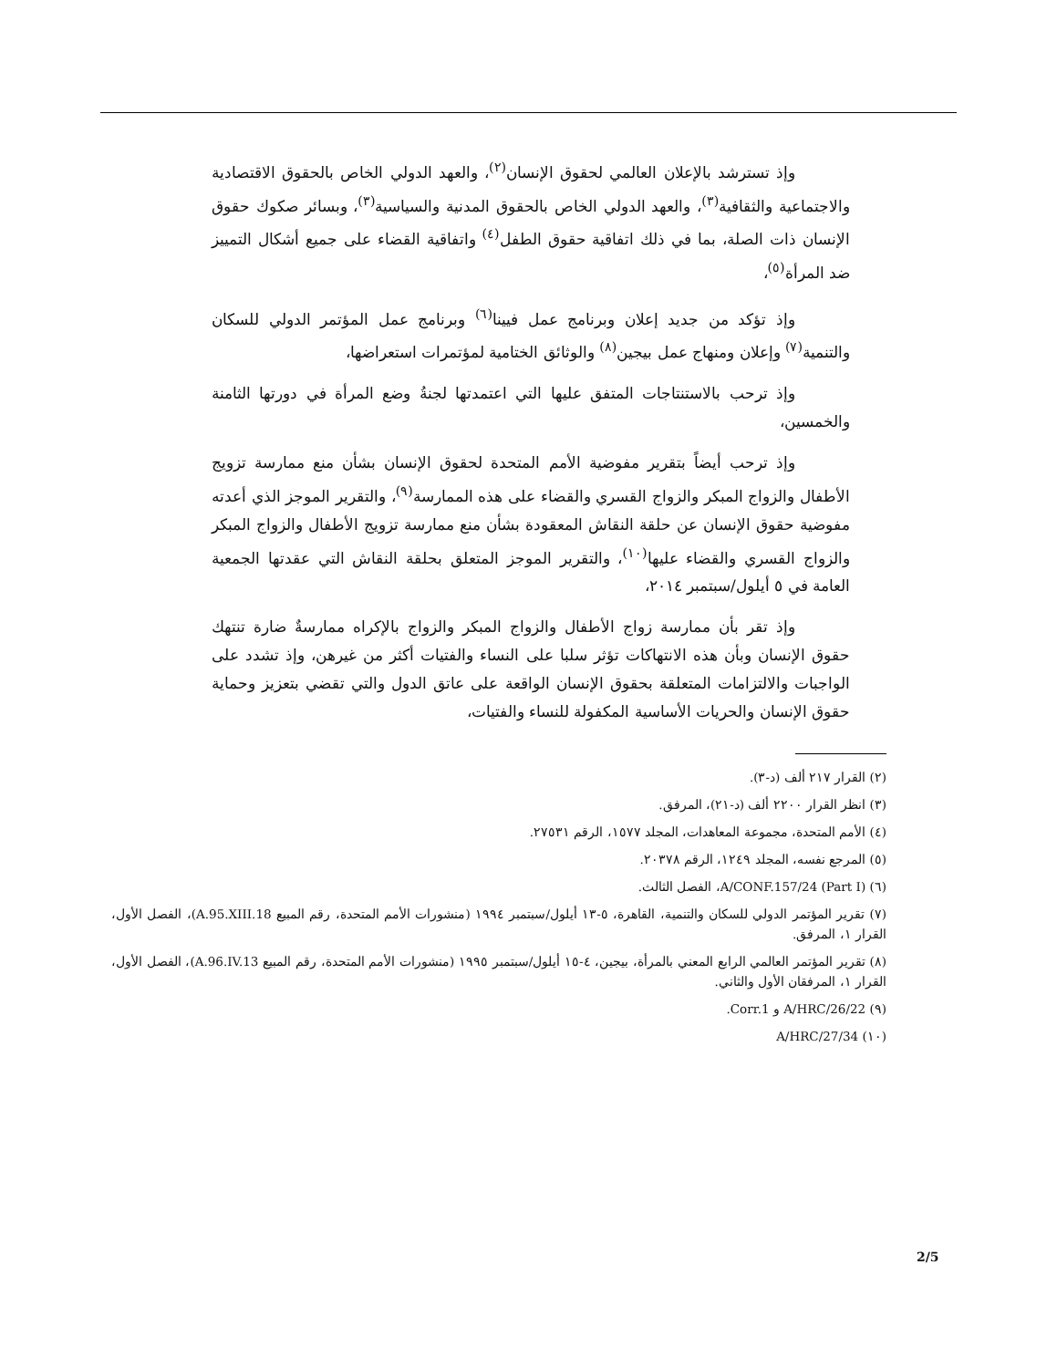وإذ تسترشد بالإعلان العالمي لحقوق الإنسان<sup>(٢)</sup>، والعهد الدولي الخاص بالحقوق الاقتصادية والاجتماعية والثقافية<sup>(٣)</sup>، والعهد الدولي الخاص بالحقوق المدنية والسياسية<sup>(٣)</sup>، وبسائر صكوك حقوق الإنسان ذات الصلة، بما في ذلك اتفاقية حقوق الطفل<sup>(٤)</sup> واتفاقية القضاء على جميع أشكال التمييز ضد المرأة<sup>(٥)</sup>،
وإذ تؤكد من جديد إعلان وبرنامج عمل فيينا<sup>(٦)</sup> وبرنامج عمل المؤتمر الدولي للسكان والتنمية<sup>(٧)</sup> وإعلان ومنهاج عمل بيجين<sup>(٨)</sup> والوثائق الختامية لمؤتمرات استعراضها،
وإذ ترحب بالاستنتاجات المتفق عليها التي اعتمدتها لجنةُ وضع المرأة في دورتها الثامنة والخمسين،
وإذ ترحب أيضاً بتقرير مفوضية الأمم المتحدة لحقوق الإنسان بشأن منع ممارسة تزويج الأطفال والزواج المبكر والزواج القسري والقضاء على هذه الممارسة<sup>(٩)</sup>، والتقرير الموجز الذي أعدته مفوضية حقوق الإنسان عن حلقة النقاش المعقودة بشأن منع ممارسة تزويج الأطفال والزواج المبكر والزواج القسري والقضاء عليها<sup>(١٠)</sup>، والتقرير الموجز المتعلق بحلقة النقاش التي عقدتها الجمعية العامة في ٥ أيلول/سبتمبر ٢٠١٤،
وإذ تقر بأن ممارسة زواج الأطفال والزواج المبكر والزواج بالإكراه ممارسةٌ ضارة تنتهك حقوق الإنسان وبأن هذه الانتهاكات تؤثر سلبا على النساء والفتيات أكثر من غيرهن، وإذ تشدد على الواجبات والالتزامات المتعلقة بحقوق الإنسان الواقعة على عاتق الدول والتي تقضي بتعزيز وحماية حقوق الإنسان والحريات الأساسية المكفولة للنساء والفتيات،
(٢) القرار ٢١٧ ألف (د-٣).
(٣) انظر القرار ٢٢٠٠ ألف (د-٢١)، المرفق.
(٤) الأمم المتحدة، مجموعة المعاهدات، المجلد ١٥٧٧، الرقم ٢٧٥٣١.
(٥) المرجع نفسه، المجلد ١٢٤٩، الرقم ٢٠٣٧٨.
(٦) A/CONF.157/24 (Part I)، الفصل الثالث.
(٧) تقرير المؤتمر الدولي للسكان والتنمية، القاهرة، ٥-١٣ أيلول/سبتمبر ١٩٩٤ (منشورات الأمم المتحدة، رقم المبيع A.95.XIII.18)، الفصل الأول، القرار ١، المرفق.
(٨) تقرير المؤتمر العالمي الرابع المعني بالمرأة، بيجين، ٤-١٥ أيلول/سبتمبر ١٩٩٥ (منشورات الأمم المتحدة، رقم المبيع A.96.IV.13)، الفصل الأول، القرار ١، المرفقان الأول والثاني.
(٩) A/HRC/26/22 و Corr.1.
(١٠) A/HRC/27/34
2/5